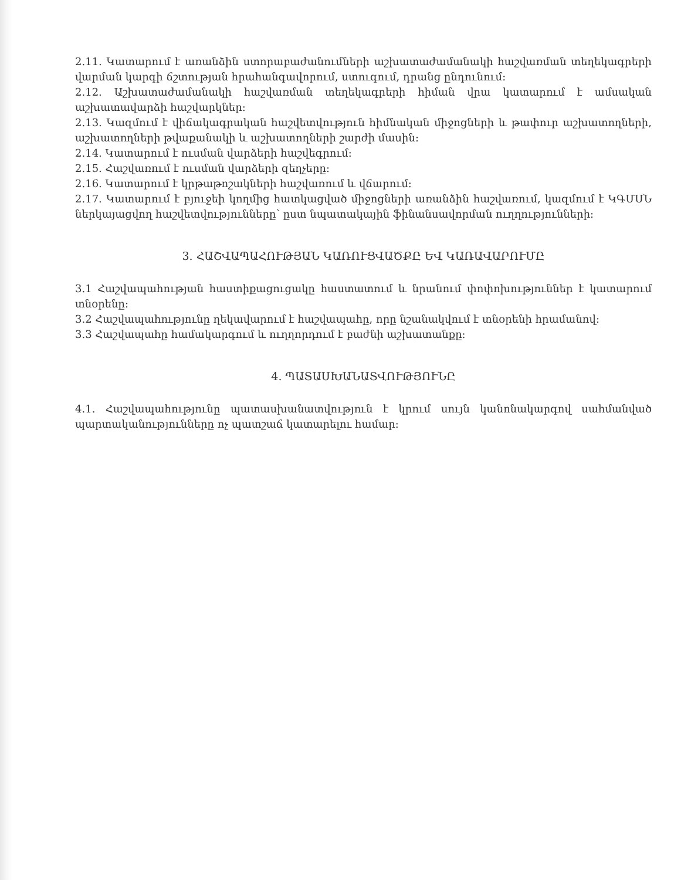2.11. Կատարում է առանձին ստորաբաժանումների աշխատաժամանակի հաշվառման տեղեկագրերի վարման կարգի ճշտության հրահանգավորում, ստուգում, դրանց ընդունում:
2.12. Աշխատաժամանակի հաշվառման տեղեկագրերի հիման վրա կատարում է ամսական աշխատավարձի հաշվարկներ:
2.13. Կազմում է վիճակագրական հաշվետվություն հիմնական միջոցների և թափուր աշխատողների, աշխատողների թվաքանակի և աշխատողների շարժի մասին:
2.14. Կատարում է ուսման վարձերի հաշվեգրում:
2.15. Հաշվառում է ուսման վարձերի զեղչերը:
2.16. Կատարում է կրթաթոշակների հաշվառում և վճարում:
2.17. Կատարում է բյուջեի կողմից հատկացված միջոցների առանձին հաշվառում, կազմում է ԿԳՄՍՆ ներկայացվող հաշվետվությունները՝ ըստ նպատակային ֆինանսավորման ուղղությունների:
3. ՀԱՇՎԱՊԱՀՈՒԹՅԱՆ ԿԱՌՈՒՑՎԱԾՔԸ ԵՎ ԿԱՌԱՎԱՐՈՒՄԸ
3.1 Հաշվապահության հաստիքացուցակը հաստատում և նրանում փոփոխություններ է կատարում տնօրենը:
3.2 Հաշվապահությունը ղեկավարում է հաշվապահը, որը նշանակվում է տնօրենի հրամանով:
3.3 Հաշվապահը համակարգում և ուղղորդում է բաժնի աշխատանքը:
4. ՊԱՏԱՍԽԱՆԱՏՎՈՒԹՅՈՒՆԸ
4.1. Հաշվապահությունը պատասխանատվություն է կրում սույն կանոնակարգով սահմանված պարտականությունները ոչ պատշաճ կատարելու համար: